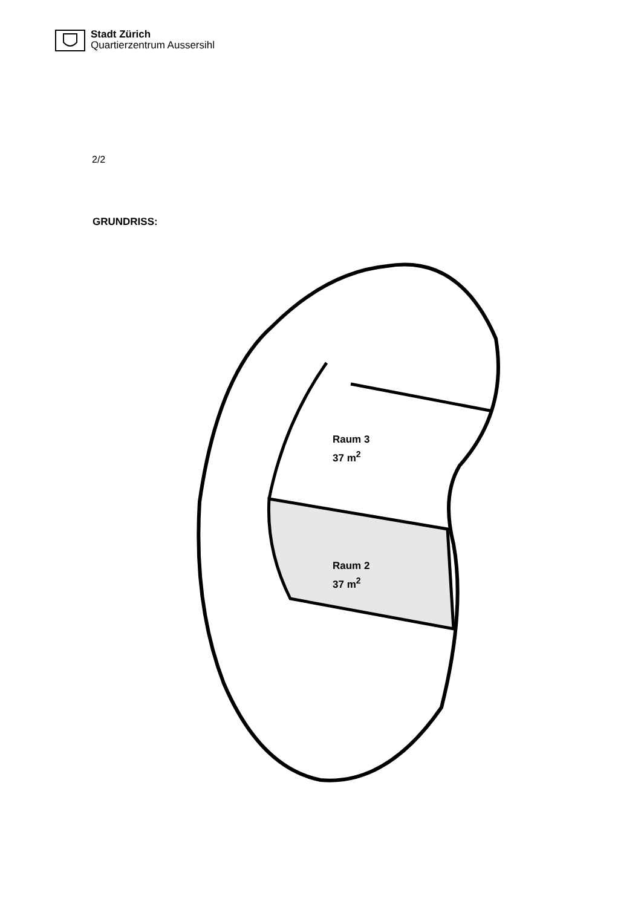Stadt Zürich
Quartierzentrum Aussersihl
2/2
GRUNDRISS:
Raum 3
37 m<sup>2</sup>
Raum 2
37 m<sup>2</sup>